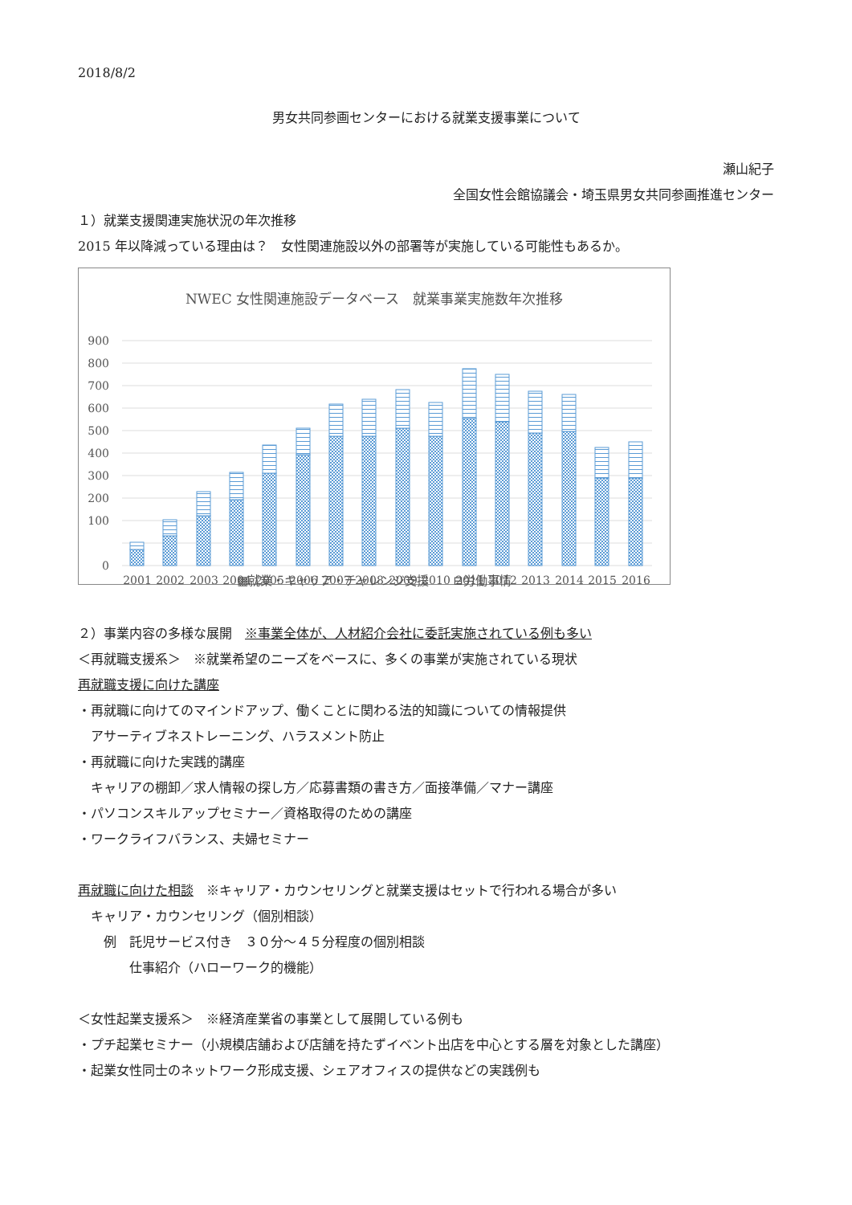2018/8/2
男女共同参画センターにおける就業支援事業について
瀬山紀子
全国女性会館協議会・埼玉県男女共同参画推進センター
１）就業支援関連実施状況の年次推移
2015 年以降減っている理由は？　女性関連施設以外の部署等が実施している可能性もあるか。
NWEC 女性関連施設データベース　就業事業実施数年次推移
900
800
700
600
500
400
300
200
100
0
2001
2002
2003
2004
2005
2006
2007
2008
2009
2010
2011
2012
2013
2014
2015
2016
▩就業・キャリア・チャレンジ支援　　⊟労働事情
２）事業内容の多様な展開　※事業全体が、人材紹介会社に委託実施されている例も多い
＜再就職支援系＞　※就業希望のニーズをベースに、多くの事業が実施されている現状
再就職支援に向けた講座
・再就職に向けてのマインドアップ、働くことに関わる法的知識についての情報提供
　アサーティブネストレーニング、ハラスメント防止
・再就職に向けた実践的講座
　キャリアの棚卸／求人情報の探し方／応募書類の書き方／面接準備／マナー講座
・パソコンスキルアップセミナー／資格取得のための講座
・ワークライフバランス、夫婦セミナー
再就職に向けた相談　※キャリア・カウンセリングと就業支援はセットで行われる場合が多い
　キャリア・カウンセリング（個別相談）
　　例　託児サービス付き　３０分～４５分程度の個別相談
　　　　仕事紹介（ハローワーク的機能）
＜女性起業支援系＞　※経済産業省の事業として展開している例も
・プチ起業セミナー（小規模店舗および店舗を持たずイベント出店を中心とする層を対象とした講座）
・起業女性同士のネットワーク形成支援、シェアオフィスの提供などの実践例も